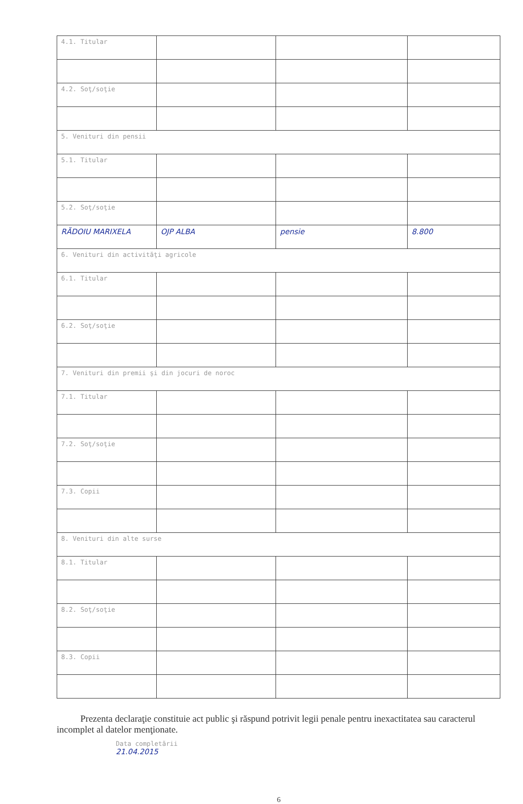| 4.1. Titular | | | |
| 4.2. Soţ/soţie | | | |
| 5. Venituri din pensii | | | |
| 5.1. Titular | | | |
| 5.2. Soţ/soţie | | | |
| RĂDOIU MARIXELA | OJP ALBA | pensie | 8.800 |
| 6. Venituri din activităţi agricole | | | |
| 6.1. Titular | | | |
| 6.2. Soţ/soţie | | | |
| 7. Venituri din premii şi din jocuri de noroc | | | |
| 7.1. Titular | | | |
| 7.2. Soţ/soţie | | | |
| 7.3. Copii | | | |
| 8. Venituri din alte surse | | | |
| 8.1. Titular | | | |
| 8.2. Soţ/soţie | | | |
| 8.3. Copii | | | |
Prezenta declaraţie constituie act public şi răspund potrivit legii penale pentru inexactitatea sau caracterul incomplet al datelor menţionate.
Data completării
21.04.2015
6